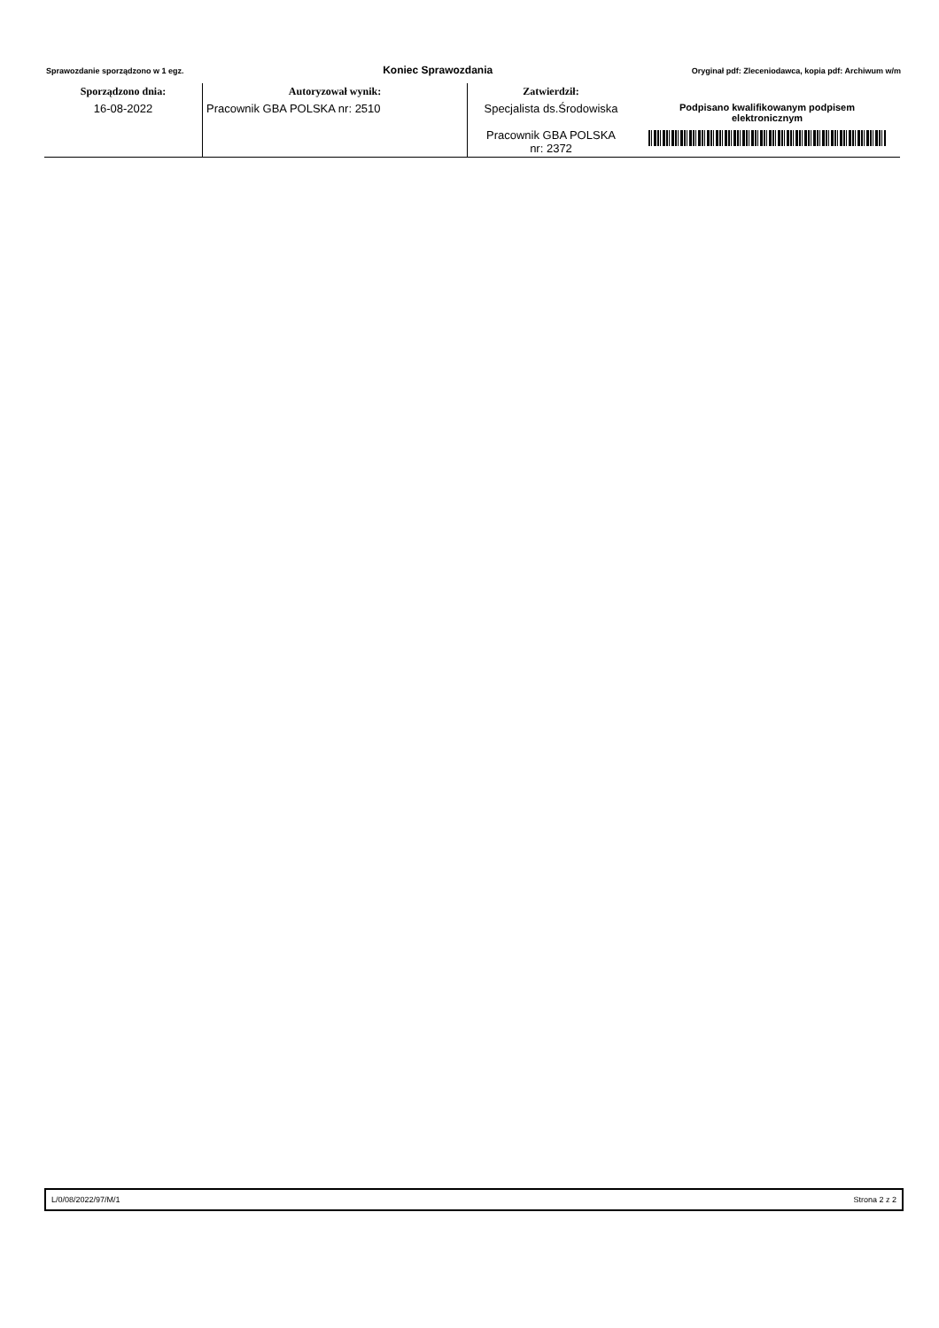Sprawozdanie sporządzono w 1 egz. Koniec Sprawozdania Oryginał pdf: Zleceniodawca, kopia pdf: Archiwum w/m
| Sporządzono dnia: | Autoryzował wynik: | Zatwierdził: | |
| --- | --- | --- | --- |
| 16-08-2022 | Pracownik GBA POLSKA nr: 2510 | Specjalista ds.Środowiska Pracownik GBA POLSKA nr: 2372 | Podpisano kwalifikowanym podpisem elektronicznym |
L/0/08/2022/97/M/1 Strona 2 z 2